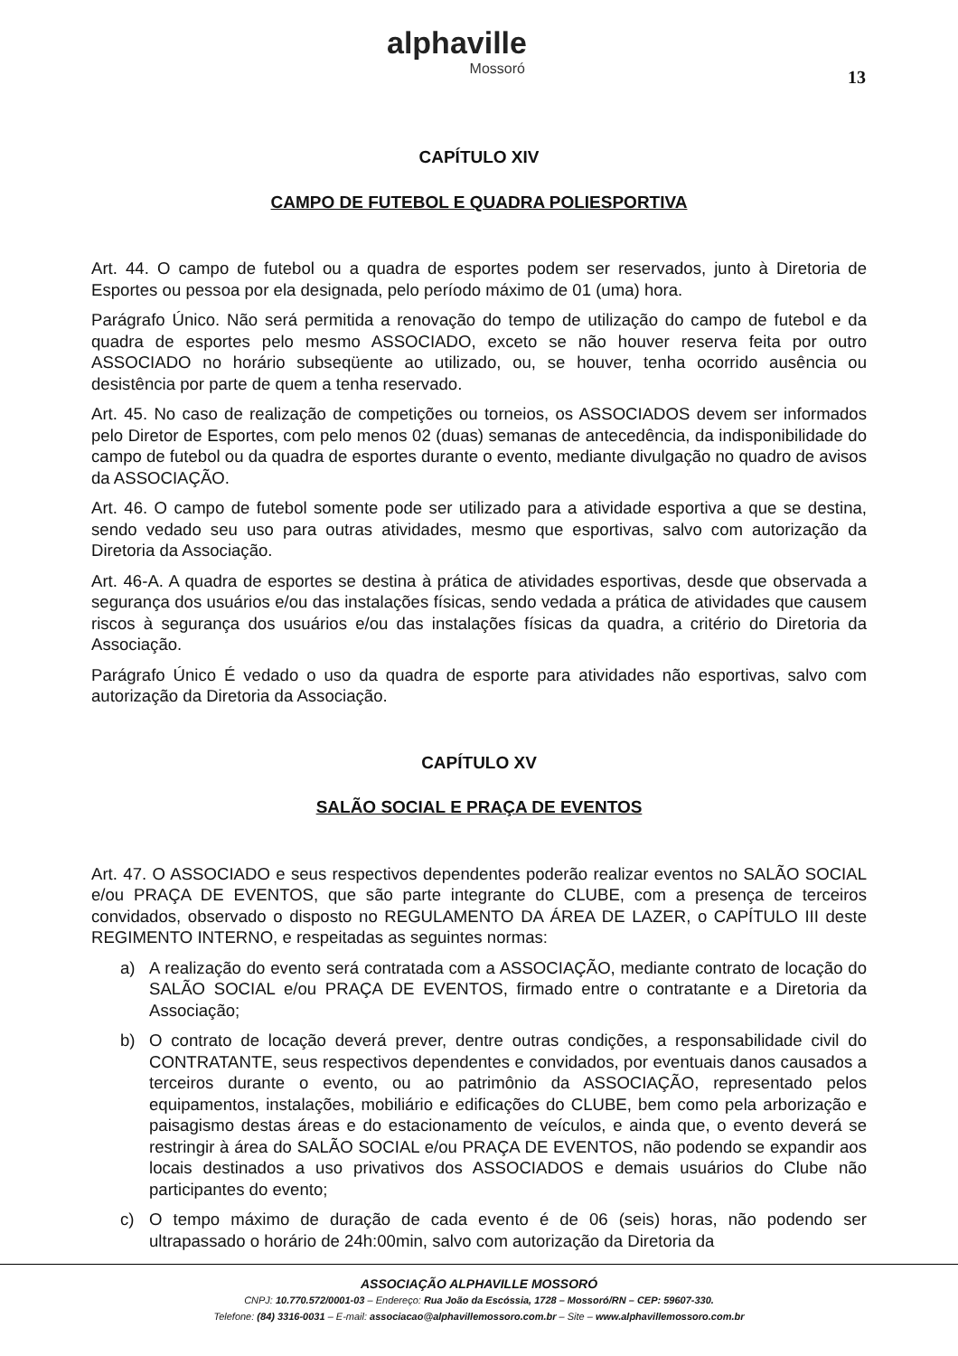alphaville
Mossoró
13
CAPÍTULO XIV
CAMPO DE FUTEBOL E QUADRA POLIESPORTIVA
Art. 44. O campo de futebol ou a quadra de esportes podem ser reservados, junto à Diretoria de Esportes ou pessoa por ela designada, pelo período máximo de 01 (uma) hora.
Parágrafo Único. Não será permitida a renovação do tempo de utilização do campo de futebol e da quadra de esportes pelo mesmo ASSOCIADO, exceto se não houver reserva feita por outro ASSOCIADO no horário subseqüente ao utilizado, ou, se houver, tenha ocorrido ausência ou desistência por parte de quem a tenha reservado.
Art. 45. No caso de realização de competições ou torneios, os ASSOCIADOS devem ser informados pelo Diretor de Esportes, com pelo menos 02 (duas) semanas de antecedência, da indisponibilidade do campo de futebol ou da quadra de esportes durante o evento, mediante divulgação no quadro de avisos da ASSOCIAÇÃO.
Art. 46. O campo de futebol somente pode ser utilizado para a atividade esportiva a que se destina, sendo vedado seu uso para outras atividades, mesmo que esportivas, salvo com autorização da Diretoria da Associação.
Art. 46-A. A quadra de esportes se destina à prática de atividades esportivas, desde que observada a segurança dos usuários e/ou das instalações físicas, sendo vedada a prática de atividades que causem riscos à segurança dos usuários e/ou das instalações físicas da quadra, a critério do Diretoria da Associação.
Parágrafo Único É vedado o uso da quadra de esporte para atividades não esportivas, salvo com autorização da Diretoria da Associação.
CAPÍTULO XV
SALÃO SOCIAL E PRAÇA DE EVENTOS
Art. 47. O ASSOCIADO e seus respectivos dependentes poderão realizar eventos no SALÃO SOCIAL e/ou PRAÇA DE EVENTOS, que são parte integrante do CLUBE, com a presença de terceiros convidados, observado o disposto no REGULAMENTO DA ÁREA DE LAZER, o CAPÍTULO III deste REGIMENTO INTERNO, e respeitadas as seguintes normas:
a) A realização do evento será contratada com a ASSOCIAÇÃO, mediante contrato de locação do SALÃO SOCIAL e/ou PRAÇA DE EVENTOS, firmado entre o contratante e a Diretoria da Associação;
b) O contrato de locação deverá prever, dentre outras condições, a responsabilidade civil do CONTRATANTE, seus respectivos dependentes e convidados, por eventuais danos causados a terceiros durante o evento, ou ao patrimônio da ASSOCIAÇÃO, representado pelos equipamentos, instalações, mobiliário e edificações do CLUBE, bem como pela arborização e paisagismo destas áreas e do estacionamento de veículos, e ainda que, o evento deverá se restringir à área do SALÃO SOCIAL e/ou PRAÇA DE EVENTOS, não podendo se expandir aos locais destinados a uso privativos dos ASSOCIADOS e demais usuários do Clube não participantes do evento;
c) O tempo máximo de duração de cada evento é de 06 (seis) horas, não podendo ser ultrapassado o horário de 24h:00min, salvo com autorização da Diretoria da
ASSOCIAÇÃO ALPHAVILLE MOSSORÓ
CNPJ: 10.770.572/0001-03 – Endereço: Rua João da Escóssia, 1728 – Mossoró/RN – CEP: 59607-330.
Telefone: (84) 3316-0031 – E-mail: associacao@alphavillemossoro.com.br – Site – www.alphavillemossoro.com.br